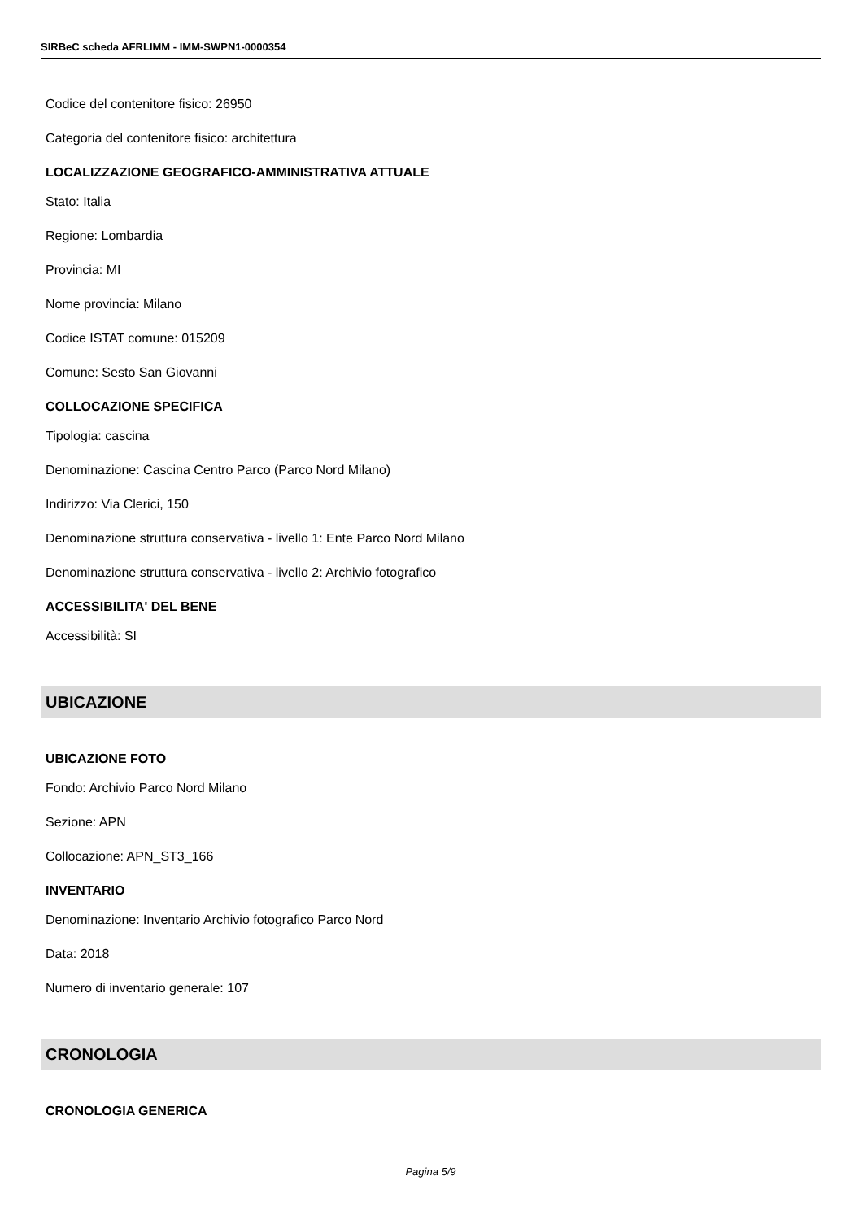SIRBeC scheda AFRLIMM - IMM-SWPN1-0000354
Codice del contenitore fisico: 26950
Categoria del contenitore fisico: architettura
LOCALIZZAZIONE GEOGRAFICO-AMMINISTRATIVA ATTUALE
Stato: Italia
Regione: Lombardia
Provincia: MI
Nome provincia: Milano
Codice ISTAT comune: 015209
Comune: Sesto San Giovanni
COLLOCAZIONE SPECIFICA
Tipologia: cascina
Denominazione: Cascina Centro Parco (Parco Nord Milano)
Indirizzo: Via Clerici, 150
Denominazione struttura conservativa - livello 1: Ente Parco Nord Milano
Denominazione struttura conservativa - livello 2: Archivio fotografico
ACCESSIBILITA' DEL BENE
Accessibilità: SI
UBICAZIONE
UBICAZIONE FOTO
Fondo: Archivio Parco Nord Milano
Sezione: APN
Collocazione: APN_ST3_166
INVENTARIO
Denominazione: Inventario Archivio fotografico Parco Nord
Data: 2018
Numero di inventario generale: 107
CRONOLOGIA
CRONOLOGIA GENERICA
Pagina 5/9